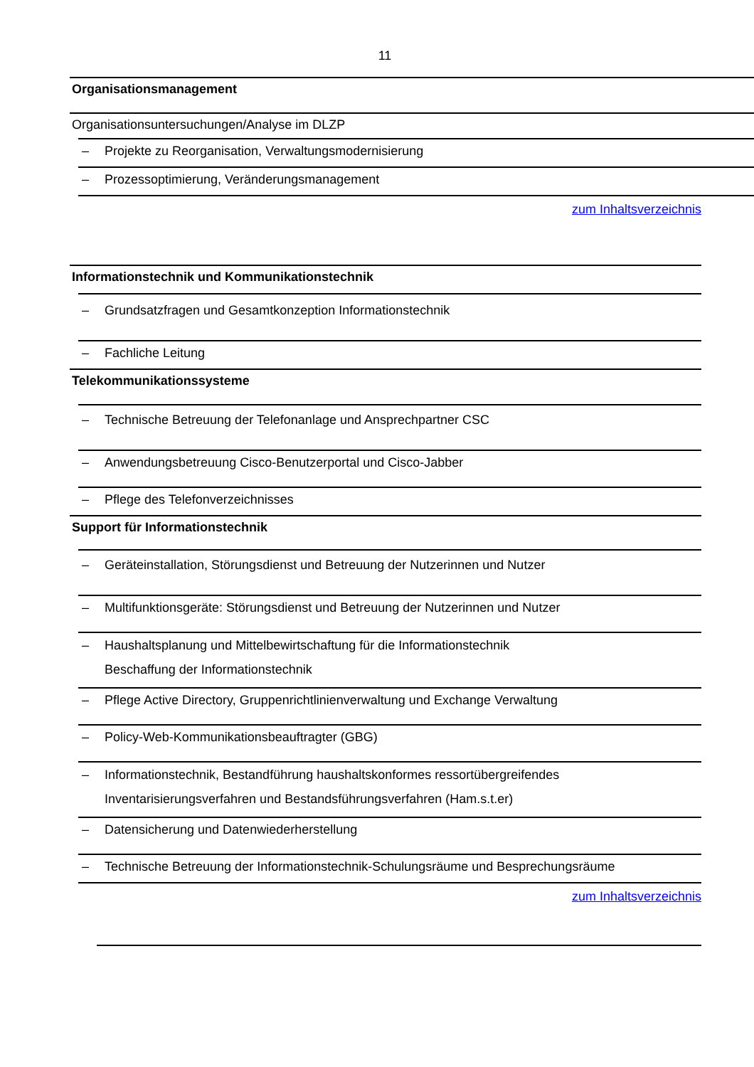11
Organisationsmanagement
Organisationsuntersuchungen/Analyse im DLZP
– Projekte zu Reorganisation, Verwaltungsmodernisierung
– Prozessoptimierung, Veränderungsmanagement
zum Inhaltsverzeichnis
Informationstechnik und Kommunikationstechnik
– Grundsatzfragen und Gesamtkonzeption Informationstechnik
– Fachliche Leitung
Telekommunikationssysteme
– Technische Betreuung der Telefonanlage und Ansprechpartner CSC
– Anwendungsbetreuung Cisco-Benutzerportal und Cisco-Jabber
– Pflege des Telefonverzeichnisses
Support für Informationstechnik
– Geräteinstallation, Störungsdienst und Betreuung der Nutzerinnen und Nutzer
– Multifunktionsgeräte: Störungsdienst und Betreuung der Nutzerinnen und Nutzer
– Haushaltsplanung und Mittelbewirtschaftung für die Informationstechnik
Beschaffung der Informationstechnik
– Pflege Active Directory, Gruppenrichtlinienverwaltung und Exchange Verwaltung
– Policy-Web-Kommunikationsbeauftragter (GBG)
– Informationstechnik, Bestandführung haushaltskonformes ressortübergreifendes
Inventarisierungsverfahren und Bestandsführungsverfahren (Ham.s.t.er)
– Datensicherung und Datenwiederherstellung
– Technische Betreuung der Informationstechnik-Schulungsräume und Besprechungsräume
zum Inhaltsverzeichnis